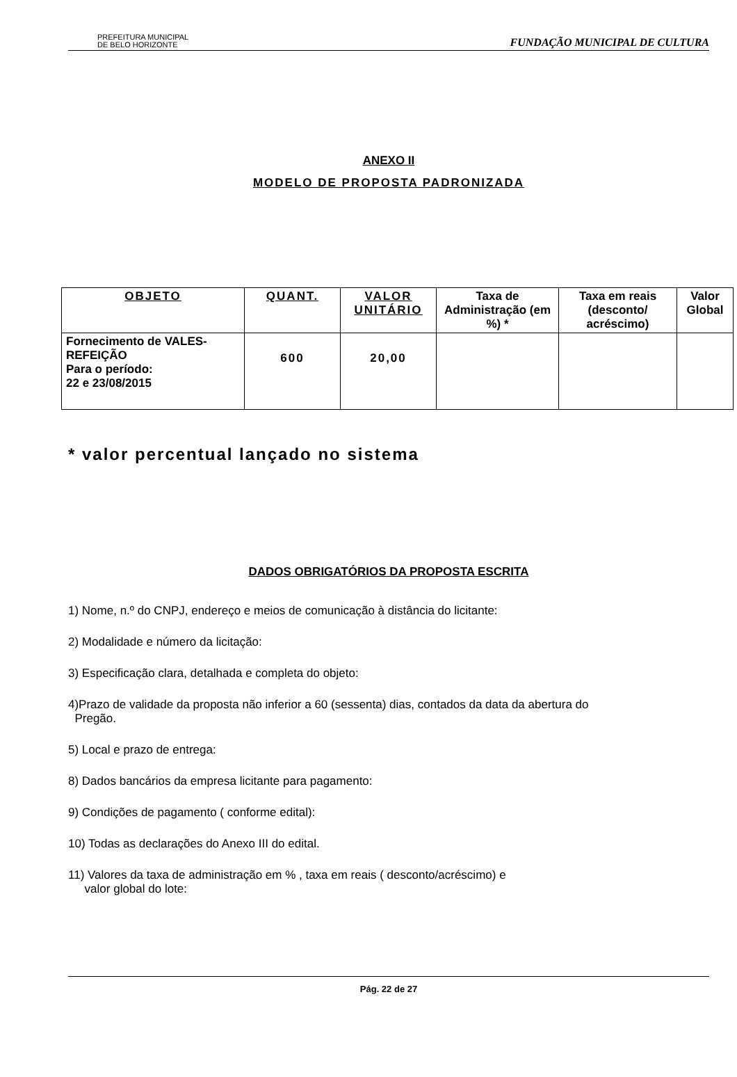PREFEITURA MUNICIPAL
DE BELO HORIZONTE
FUNDAÇÃO MUNICIPAL DE CULTURA
ANEXO II
MODELO DE PROPOSTA PADRONIZADA
| OBJETO | QUANT. | VALOR UNITÁRIO | Taxa de Administração (em %) * | Taxa em reais (desconto/ acréscimo) | Valor Global |
| --- | --- | --- | --- | --- | --- |
| Fornecimento de VALES-REFEIÇÃO Para o período: 22 e 23/08/2015 | 600 | 20,00 | | | |
* valor percentual lançado no sistema
DADOS OBRIGATÓRIOS DA PROPOSTA ESCRITA
1) Nome, n.º do CNPJ, endereço e meios de comunicação à distância do licitante:
2) Modalidade e número da licitação:
3) Especificação clara, detalhada e completa do objeto:
4)Prazo de validade da proposta não inferior a 60 (sessenta) dias, contados da data da abertura do
Pregão.
5) Local e prazo de entrega:
8) Dados bancários da empresa licitante para pagamento:
9) Condições de pagamento ( conforme edital):
10) Todas as declarações do Anexo III do edital.
11) Valores da taxa de administração em % , taxa em reais ( desconto/acréscimo) e
valor global do lote:
Pág. 22 de 27